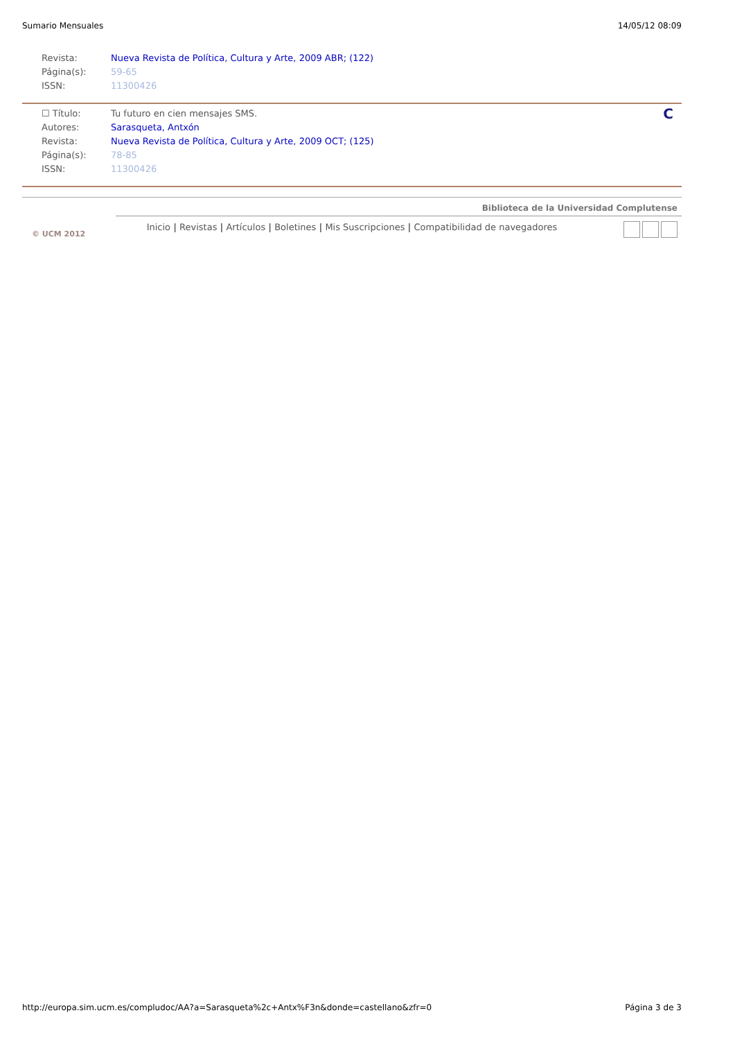Sumario Mensuales 14/05/12 08:09
Revista: Nueva Revista de Política, Cultura y Arte, 2009 ABR; (122)
Página(s): 59-65
ISSN: 11300426
☐ Título: Tu futuro en cien mensajes SMS. C
Autores: Sarasqueta, Antxón
Revista: Nueva Revista de Política, Cultura y Arte, 2009 OCT; (125)
Página(s): 78-85
ISSN: 11300426
Biblioteca de la Universidad Complutense
Inicio | Revistas | Artículos | Boletines | Mis Suscripciones | Compatibilidad de navegadores
© UCM 2012
http://europa.sim.ucm.es/compludoc/AA?a=Sarasqueta%2c+Antx%F3n&donde=castellano&zfr=0 Página 3 de 3